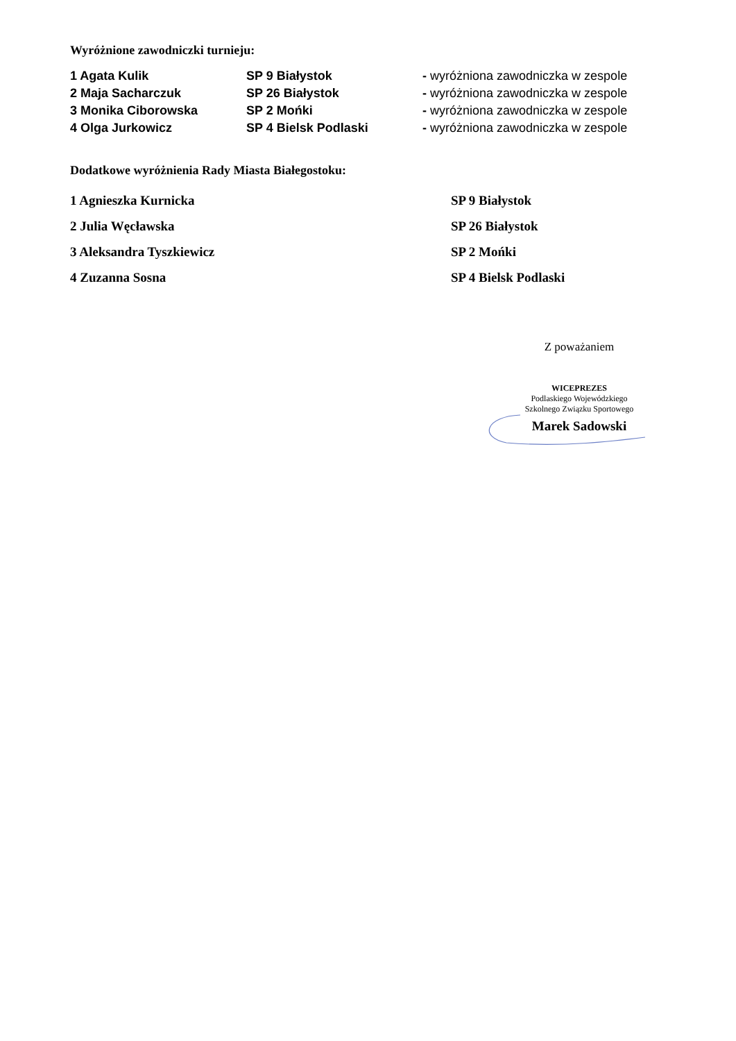Wyróżnione zawodniczki turnieju:
| 1 Agata Kulik | SP 9 Białystok | - wyróżniona zawodniczka w zespole |
| 2 Maja Sacharczuk | SP 26 Białystok | - wyróżniona zawodniczka w zespole |
| 3 Monika Ciborowska | SP 2 Mońki | - wyróżniona zawodniczka w zespole |
| 4 Olga Jurkowicz | SP 4 Bielsk Podlaski | - wyróżniona zawodniczka w zespole |
Dodatkowe wyróżnienia Rady Miasta Białegostoku:
| 1 Agnieszka Kurnicka | SP 9 Białystok |
| 2 Julia Węcławska | SP 26 Białystok |
| 3 Aleksandra Tyszkiewicz | SP 2 Mońki |
| 4 Zuzanna Sosna | SP 4 Bielsk Podlaski |
Z poważaniem
WICEPREZES
Podlaskiego Wojewódzkiego
Szkolnego Związku Sportowego
Marek Sadowski